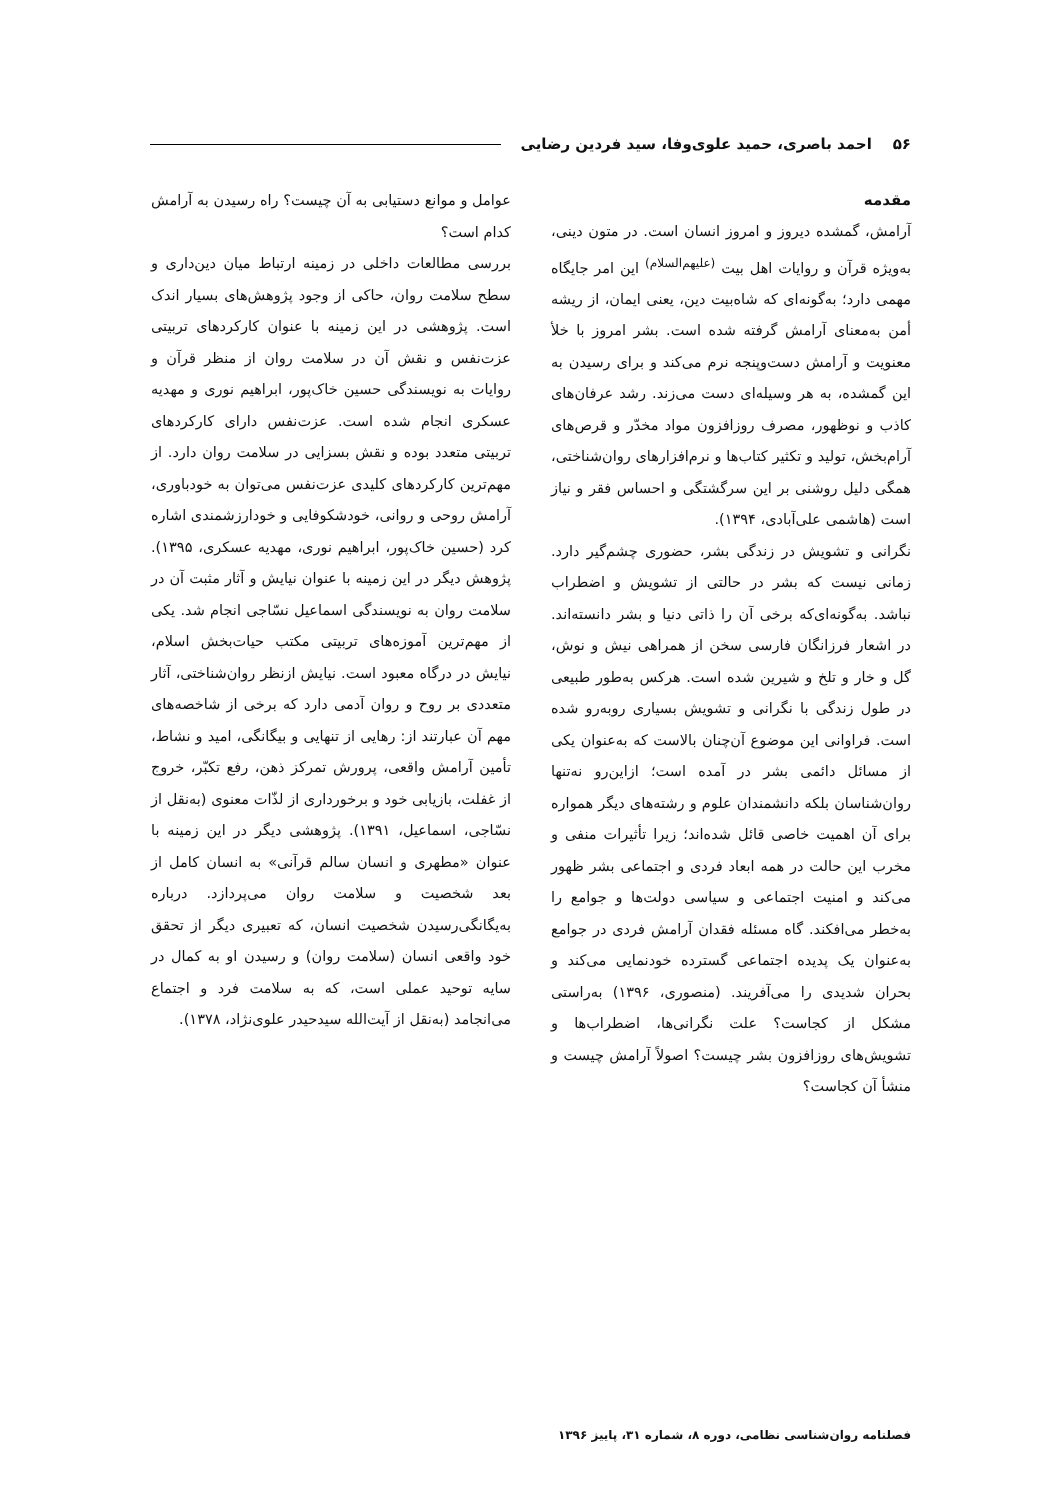۵۶ احمد باصری، حمید علوی‌وفا، سید فردین رضایی
مقدمه
آرامش، گمشده دیروز و امروز انسان است. در متون دینی، به‌ویژه قرآن و روایات اهل بیت <sup>(علیهم‌السلام)</sup> این امر جایگاه مهمی دارد؛ به‌گونه‌ای که شاه‌بیت دین، یعنی ایمان، از ریشه أمن به‌معنای آرامش گرفته شده است. بشر امروز با خلأ معنویت و آرامش دست‌وپنجه نرم می‌کند و برای رسیدن به این گمشده، به هر وسیله‌ای دست می‌زند. رشد عرفان‌های کاذب و نوظهور، مصرف روزافزون مواد مخدّر و قرص‌های آرام‌بخش، تولید و تکثیر کتاب‌ها و نرم‌افزارهای روان‌شناختی، همگی دلیل روشنی بر این سرگشتگی و احساس فقر و نیاز است (هاشمی علی‌آبادی، ۱۳۹۴).
نگرانی و تشویش در زندگی بشر، حضوری چشم‌گیر دارد. زمانی نیست که بشر در حالتی از تشویش و اضطراب نباشد. به‌گونه‌ای‌که برخی آن را ذاتی دنیا و بشر دانسته‌اند. در اشعار فرزانگان فارسی سخن از همراهی نیش و نوش، گل و خار و تلخ و شیرین شده است. هرکس به‌طور طبیعی در طول زندگی با نگرانی و تشویش بسیاری روبه‌رو شده است. فراوانی این موضوع آن‌چنان بالاست که به‌عنوان یکی از مسائل دائمی بشر در آمده است؛ ازاین‌رو نه‌تنها روان‌شناسان بلکه دانشمندان علوم و رشته‌های دیگر همواره برای آن اهمیت خاصی قائل شده‌اند؛ زیرا تأثیرات منفی و مخرب این حالت در همه ابعاد فردی و اجتماعی بشر ظهور می‌کند و امنیت اجتماعی و سیاسی دولت‌ها و جوامع را به‌خطر می‌افکند. گاه مسئله فقدان آرامش فردی در جوامع به‌عنوان یک پدیده اجتماعی گسترده خودنمایی می‌کند و بحران شدیدی را می‌آفریند. (منصوری، ۱۳۹۶) به‌راستی مشکل از کجاست؟ علت نگرانی‌ها، اضطراب‌ها و تشویش‌های روزافزون بشر چیست؟ اصولاً آرامش چیست و منشأ آن کجاست؟
عوامل و موانع دستیابی به آن چیست؟ راه رسیدن به آرامش کدام است؟
بررسی مطالعات داخلی در زمینه ارتباط میان دین‌داری و سطح سلامت روان، حاکی از وجود پژوهش‌های بسیار اندک است. پژوهشی در این زمینه با عنوان کارکردهای تربیتی عزت‌نفس و نقش آن در سلامت روان از منظر قرآن و روایات به نویسندگی حسین خاک‌پور، ابراهیم نوری و مهدیه عسکری انجام شده است. عزت‌نفس دارای کارکردهای تربیتی متعدد بوده و نقش بسزایی در سلامت روان دارد. از مهم‌ترین کارکردهای کلیدی عزت‌نفس می‌توان به خودباوری، آرامش روحی و روانی، خودشکوفایی و خودارزشمندی اشاره کرد (حسین خاک‌پور، ابراهیم نوری، مهدیه عسکری، ۱۳۹۵). پژوهش دیگر در این زمینه با عنوان نیایش و آثار مثبت آن در سلامت روان به نویسندگی اسماعیل نسّاجی انجام شد. یکی از مهم‌ترین آموزه‌های تربیتی مکتب حیات‌بخش اسلام، نیایش در درگاه معبود است. نیایش ازنظر روان‌شناختی، آثار متعددی بر روح و روان آدمی دارد که برخی از شاخصه‌های مهم آن عبارتند از: رهایی از تنهایی و بیگانگی، امید و نشاط، تأمین آرامش واقعی، پرورش تمرکز ذهن، رفع تکبّر، خروج از غفلت، بازیابی خود و برخورداری از لذّات معنوی (به‌نقل از نسّاجی، اسماعیل، ۱۳۹۱). پژوهشی دیگر در این زمینه با عنوان «مطهری و انسان سالم قرآنی» به انسان کامل از بعد شخصیت و سلامت روان می‌پردازد. درباره به‌یگانگی‌رسیدن شخصیت انسان، که تعبیری دیگر از تحقق خود واقعی انسان (سلامت روان) و رسیدن او به کمال در سایه توحید عملی است، که به سلامت فرد و اجتماع می‌انجامد (به‌نقل از آیت‌الله سیدحیدر علوی‌نژاد، ۱۳۷۸).
فصلنامه روان‌شناسی نظامی، دوره ۸، شماره ۳۱، پاییز ۱۳۹۶